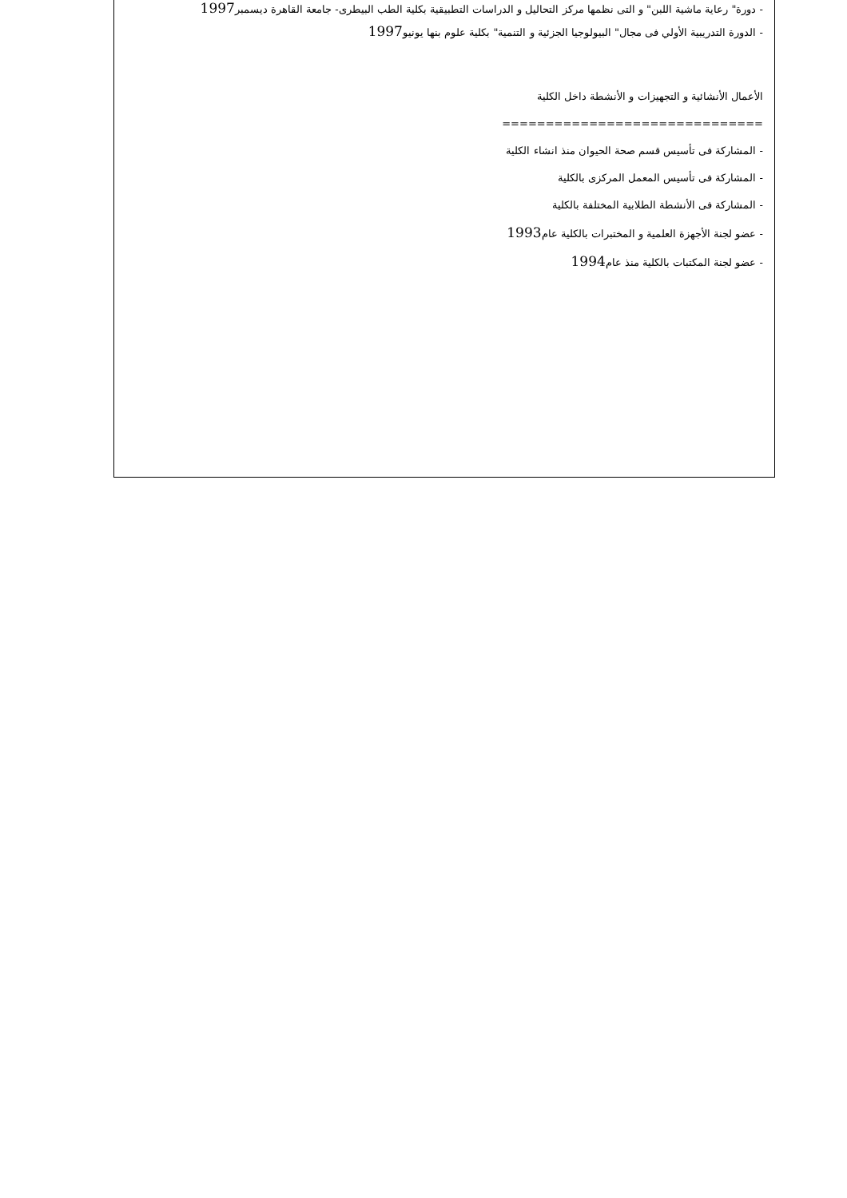- دورة" رعاية ماشية اللبن" و التى نظمها مركز التحاليل و الدراسات التطبيقية بكلية الطب البيطرى- جامعة القاهرة ديسمبر1997
- الدورة التدريبية الأولي فى مجال" البيولوجيا الجزئية و التنمية" بكلية علوم بنها يونيو1997
الأعمال الأنشائية و التجهيزات و الأنشطة داخل الكلية
==============================
- المشاركة فى تأسيس قسم صحة الحيوان منذ انشاء الكلية
- المشاركة فى تأسيس المعمل المركزى بالكلية
- المشاركة فى الأنشطة الطلابية المختلفة بالكلية
- عضو لجنة الأجهزة العلمية و المختبرات بالكلية عام1993
- عضو لجنة المكتبات بالكلية منذ عام1994